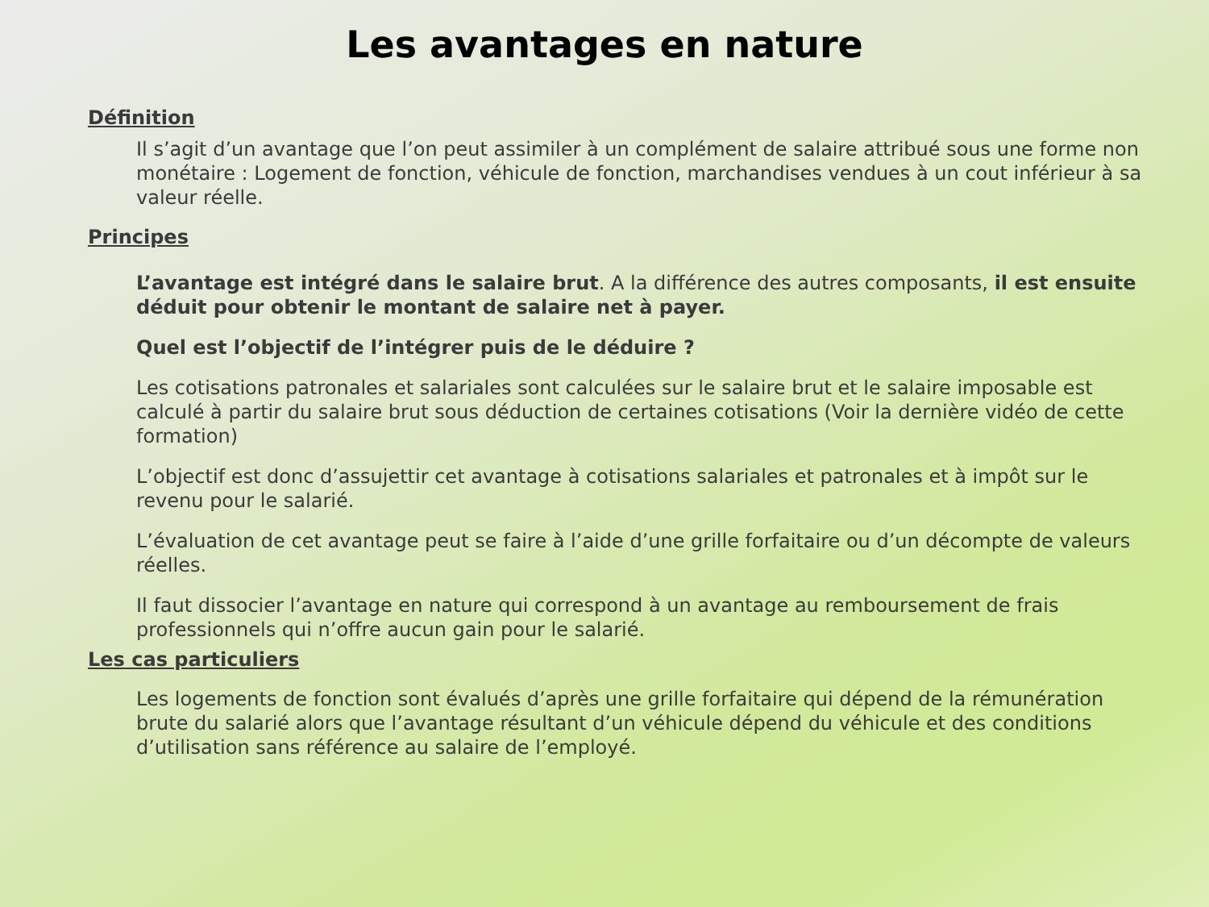Les avantages en nature
Définition
Il s’agit d’un avantage que l’on peut assimiler à un complément de salaire attribué sous une forme non monétaire : Logement de fonction, véhicule de fonction, marchandises vendues à un cout inférieur à sa valeur réelle.
Principes
L’avantage est intégré dans le salaire brut. A la différence des autres composants, il est ensuite déduit pour obtenir le montant de salaire net à payer.
Quel est l’objectif de l’intégrer puis de le déduire ?
Les cotisations patronales et salariales sont calculées sur le salaire brut et le salaire imposable est calculé à partir du salaire brut sous déduction de certaines cotisations (Voir la dernière vidéo de cette formation)
L’objectif est donc d’assujettir cet avantage à cotisations salariales et patronales et à impôt sur le revenu pour le salarié.
L’évaluation de cet avantage peut se faire à l’aide d’une grille forfaitaire ou d’un décompte de valeurs réelles.
Il faut dissocier l’avantage en nature qui correspond à un avantage au remboursement de frais professionnels qui n’offre aucun gain pour le salarié.
Les cas particuliers
Les logements de fonction sont évalués d’après une grille forfaitaire qui dépend de la rémunération brute du salarié alors que l’avantage résultant d’un véhicule dépend du véhicule et des conditions d’utilisation sans référence au salaire de l’employé.